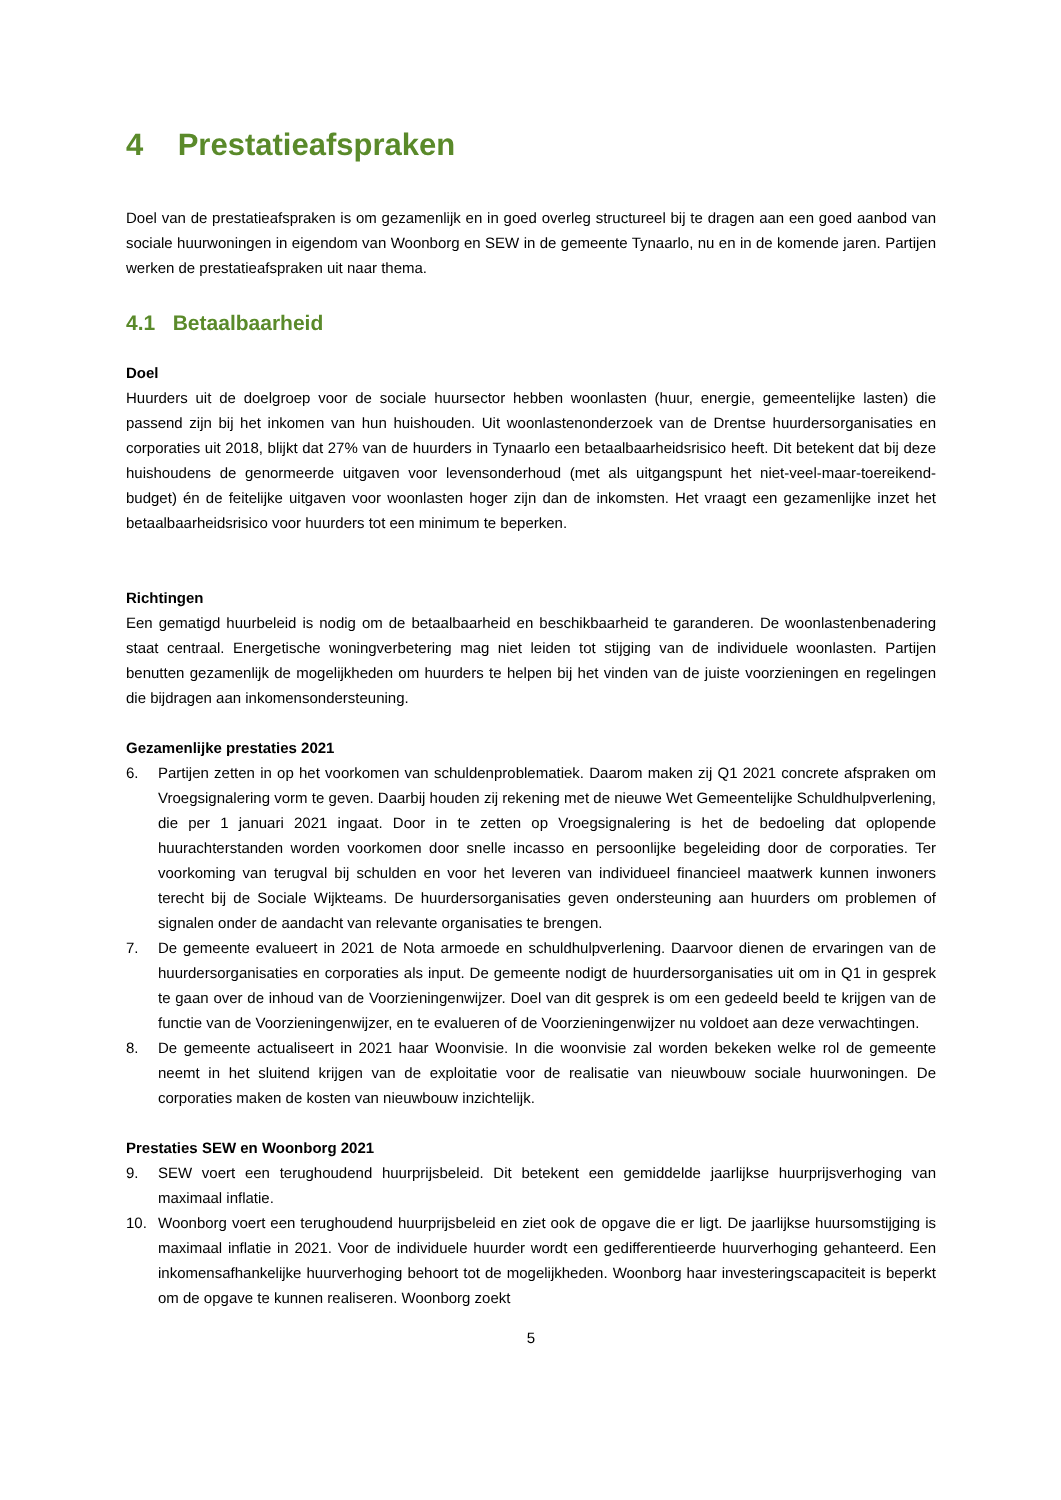4 Prestatieafspraken
Doel van de prestatieafspraken is om gezamenlijk en in goed overleg structureel bij te dragen aan een goed aanbod van sociale huurwoningen in eigendom van Woonborg en SEW in de gemeente Tynaarlo, nu en in de komende jaren. Partijen werken de prestatieafspraken uit naar thema.
4.1 Betaalbaarheid
Doel
Huurders uit de doelgroep voor de sociale huursector hebben woonlasten (huur, energie, gemeentelijke lasten) die passend zijn bij het inkomen van hun huishouden. Uit woonlastenonderzoek van de Drentse huurdersorganisaties en corporaties uit 2018, blijkt dat 27% van de huurders in Tynaarlo een betaalbaarheidsrisico heeft. Dit betekent dat bij deze huishoudens de genormeerde uitgaven voor levensonderhoud (met als uitgangspunt het niet-veel-maar-toereikend-budget) én de feitelijke uitgaven voor woonlasten hoger zijn dan de inkomsten. Het vraagt een gezamenlijke inzet het betaalbaarheidsrisico voor huurders tot een minimum te beperken.
Richtingen
Een gematigd huurbeleid is nodig om de betaalbaarheid en beschikbaarheid te garanderen. De woonlastenbenadering staat centraal. Energetische woningverbetering mag niet leiden tot stijging van de individuele woonlasten. Partijen benutten gezamenlijk de mogelijkheden om huurders te helpen bij het vinden van de juiste voorzieningen en regelingen die bijdragen aan inkomensondersteuning.
Gezamenlijke prestaties 2021
6. Partijen zetten in op het voorkomen van schuldenproblematiek. Daarom maken zij Q1 2021 concrete afspraken om Vroegsignalering vorm te geven. Daarbij houden zij rekening met de nieuwe Wet Gemeentelijke Schuldhulpverlening, die per 1 januari 2021 ingaat. Door in te zetten op Vroegsignalering is het de bedoeling dat oplopende huurachterstanden worden voorkomen door snelle incasso en persoonlijke begeleiding door de corporaties. Ter voorkoming van terugval bij schulden en voor het leveren van individueel financieel maatwerk kunnen inwoners terecht bij de Sociale Wijkteams. De huurdersorganisaties geven ondersteuning aan huurders om problemen of signalen onder de aandacht van relevante organisaties te brengen.
7. De gemeente evalueert in 2021 de Nota armoede en schuldhulpverlening. Daarvoor dienen de ervaringen van de huurdersorganisaties en corporaties als input. De gemeente nodigt de huurdersorganisaties uit om in Q1 in gesprek te gaan over de inhoud van de Voorzieningenwijzer. Doel van dit gesprek is om een gedeeld beeld te krijgen van de functie van de Voorzieningenwijzer, en te evalueren of de Voorzieningenwijzer nu voldoet aan deze verwachtingen.
8. De gemeente actualiseert in 2021 haar Woonvisie. In die woonvisie zal worden bekeken welke rol de gemeente neemt in het sluitend krijgen van de exploitatie voor de realisatie van nieuwbouw sociale huurwoningen. De corporaties maken de kosten van nieuwbouw inzichtelijk.
Prestaties SEW en Woonborg 2021
9. SEW voert een terughoudend huurprijsbeleid. Dit betekent een gemiddelde jaarlijkse huurprijsverhoging van maximaal inflatie.
10. Woonborg voert een terughoudend huurprijsbeleid en ziet ook de opgave die er ligt. De jaarlijkse huursomstijging is maximaal inflatie in 2021. Voor de individuele huurder wordt een gedifferentieerde huurverhoging gehanteerd. Een inkomensafhankelijke huurverhoging behoort tot de mogelijkheden. Woonborg haar investeringscapaciteit is beperkt om de opgave te kunnen realiseren. Woonborg zoekt
5